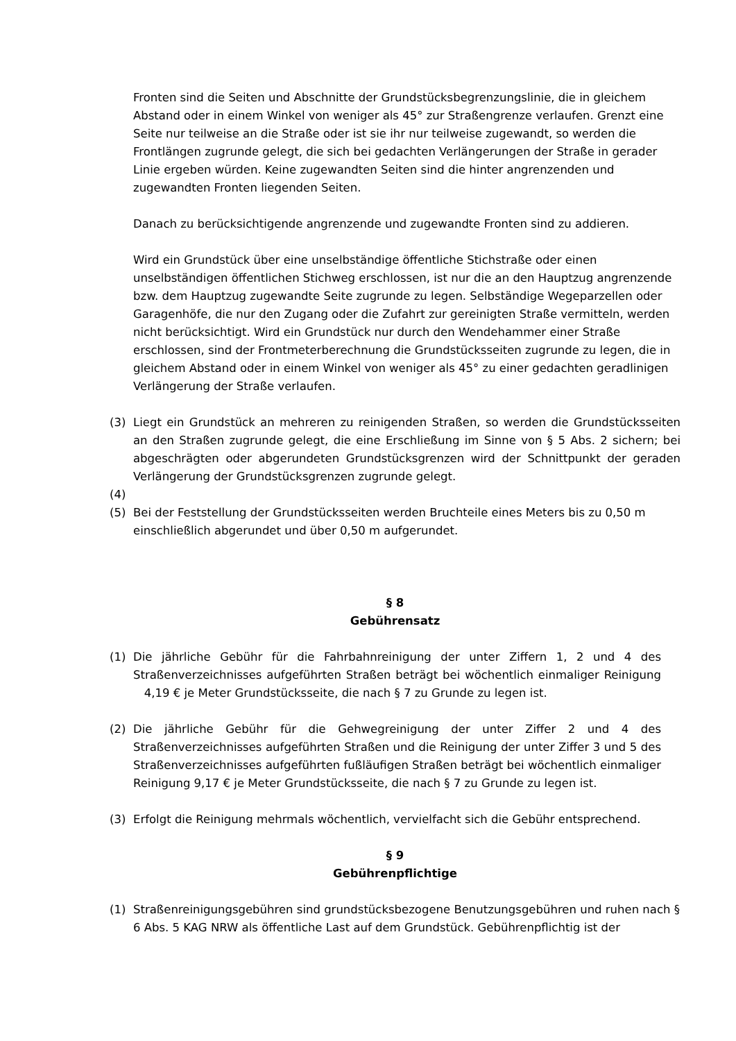Fronten sind die Seiten und Abschnitte der Grundstücksbegrenzungslinie, die in gleichem Abstand oder in einem Winkel von weniger als 45° zur Straßengrenze verlaufen. Grenzt eine Seite nur teilweise an die Straße oder ist sie ihr nur teilweise zugewandt, so werden die Frontlängen zugrunde gelegt, die sich bei gedachten Verlängerungen der Straße in gerader Linie ergeben würden. Keine zugewandten Seiten sind die hinter angrenzenden und zugewandten Fronten liegenden Seiten.
Danach zu berücksichtigende angrenzende und zugewandte Fronten sind zu addieren.
Wird ein Grundstück über eine unselbständige öffentliche Stichstraße oder einen unselbständigen öffentlichen Stichweg erschlossen, ist nur die an den Hauptzug angrenzende bzw. dem Hauptzug zugewandte Seite zugrunde zu legen. Selbständige Wegeparzellen oder Garagenhöfe, die nur den Zugang oder die Zufahrt zur gereinigten Straße vermitteln, werden nicht berücksichtigt. Wird ein Grundstück nur durch den Wendehammer einer Straße erschlossen, sind der Frontmeterberechnung die Grundstücksseiten zugrunde zu legen, die in gleichem Abstand oder in einem Winkel von weniger als 45° zu einer gedachten geradlinigen Verlängerung der Straße verlaufen.
(3) Liegt ein Grundstück an mehreren zu reinigenden Straßen, so werden die Grundstücksseiten an den Straßen zugrunde gelegt, die eine Erschließung im Sinne von § 5 Abs. 2 sichern; bei abgeschrägten oder abgerundeten Grundstücksgrenzen wird der Schnittpunkt der geraden Verlängerung der Grundstücksgrenzen zugrunde gelegt.
(4)
(5) Bei der Feststellung der Grundstücksseiten werden Bruchteile eines Meters bis zu 0,50 m einschließlich abgerundet und über 0,50 m aufgerundet.
§ 8
Gebührensatz
(1) Die jährliche Gebühr für die Fahrbahnreinigung der unter Ziffern 1, 2 und 4 des Straßenverzeichnisses aufgeführten Straßen beträgt bei wöchentlich einmaliger Reinigung 4,19 € je Meter Grundstücksseite, die nach § 7 zu Grunde zu legen ist.
(2) Die jährliche Gebühr für die Gehwegreinigung der unter Ziffer 2 und 4 des Straßenverzeichnisses aufgeführten Straßen und die Reinigung der unter Ziffer 3 und 5 des Straßenverzeichnisses aufgeführten fußläufigen Straßen beträgt bei wöchentlich einmaliger Reinigung 9,17 € je Meter Grundstücksseite, die nach § 7 zu Grunde zu legen ist.
(3) Erfolgt die Reinigung mehrmals wöchentlich, vervielfacht sich die Gebühr entsprechend.
§ 9
Gebührenpflichtige
(1) Straßenreinigungsgebühren sind grundstücksbezogene Benutzungsgebühren und ruhen nach § 6 Abs. 5 KAG NRW als öffentliche Last auf dem Grundstück. Gebührenpflichtig ist der